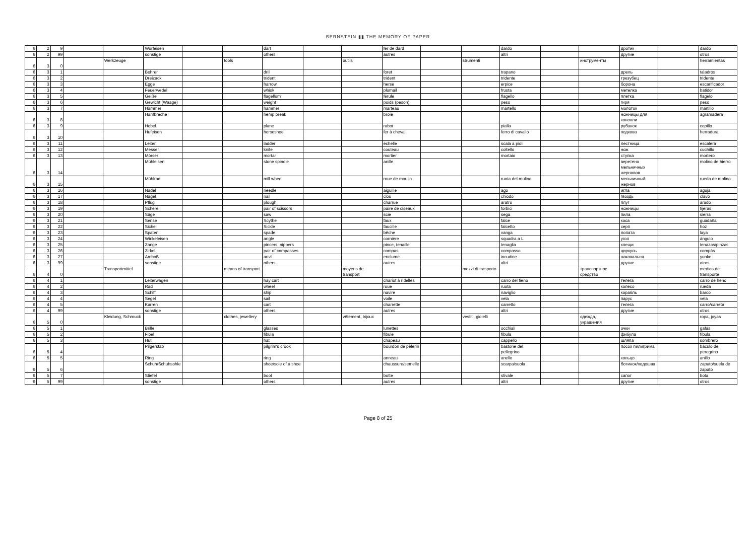BERNSTEIN ▮▮ THE MEMORY OF PAPER
| 6 | 2 | 9 | | | Wurfeisen | | | dart | | | fer de dard | | | dardo | | | дротик | | dardo |
| 6 | 2 | 99 | | | sonstige | | | others | | | autres | | | altri | | | другие | | otros |
| 6 | 3 | 0 | | Werkzeuge | | | tools | | | outils | | | strumenti | | | инструменты | | | herramientas |
| 6 | 3 | 1 | | | Bohrer | | | drill | | | foret | | | trapano | | | дрель | | taladros |
| 6 | 3 | 2 | | | Dreizack | | | trident | | | trident | | | tridente | | | трезубец | | tridente |
| 6 | 3 | 3 | | | Egge | | | harrow | | | herse | | | erpice | | | борона | | escarificador |
| 6 | 3 | 4 | | | Feuerwedel | | | whisk | | | plumail | | | frusta | | | метелка | | batidor |
| 6 | 3 | 5 | | | Geißel | | | flagellum | | | férule | | | flagello | | | плетка | | flagelo |
| 6 | 3 | 6 | | | Gewicht (Waage) | | | weight | | | poids (peson) | | | peso | | | гиря | | peso |
| 6 | 3 | 7 | | | Hammer | | | hammer | | | marteau | | | martello | | | молоток | | martillo |
| 6 | 3 | 8 | | | Hanfbreche | | | hemp break | | | broie | | | | | | ножницы для конопли | | agramadera |
| 6 | 3 | 9 | | | Hobel | | | plane | | | rabot | | | pialla | | | рубанок | | cepillo |
| 6 | 3 | 10 | | | Hufeisen | | | horseshoe | | | fer à cheval | | | ferro di cavallo | | | подкова | | herradura |
| 6 | 3 | 11 | | | Leiter | | | ladder | | | échelle | | | scala a pioli | | | лестница | | escalera |
| 6 | 3 | 12 | | | Messer | | | knife | | | couteau | | | coltello | | | нож | | cuchillo |
| 6 | 3 | 13 | | | Mörser | | | mortar | | | mortier | | | mortaio | | | ступка | | mortero |
| 6 | 3 | 14 | | | Mühleisen | | | stone spindle | | | anille | | | | | | веретено мельничных жерновов | | molino de hierro |
| 6 | 3 | 15 | | | Mühlrad | | | mill wheel | | | roue de moulin | | | ruota del mulino | | | мельничный жернов | | rueda de molino |
| 6 | 3 | 16 | | | Nadel | | | needle | | | aiguille | | | ago | | | игла | | aguja |
| 6 | 3 | 17 | | | Nagel | | | nail | | | clou | | | chiodo | | | гвоздь | | clavo |
| 6 | 3 | 18 | | | Pflug | | | plough | | | charrue | | | aratro | | | плуг | | arado |
| 6 | 3 | 19 | | | Schere | | | pair of scissors | | | paire de ciseaux | | | forbici | | | ножницы | | tijeras |
| 6 | 3 | 20 | | | Säge | | | saw | | | scie | | | sega | | | пила | | sierra |
| 6 | 3 | 21 | | | Sense | | | Scythe | | | faux | | | falce | | | коса | | guadaña |
| 6 | 3 | 22 | | | Sichel | | | Sickle | | | faucille | | | falcetto | | | серп | | hoz |
| 6 | 3 | 23 | | | Spaten | | | spade | | | bêche | | | vanga | | | лопата | | laya |
| 6 | 3 | 24 | | | Winkeleisen | | | angle | | | cornière | | | squadra a L | | | угол | | ángulo |
| 6 | 3 | 25 | | | Zange | | | pincers, nippers | | | pince, tenaille | | | tenaglia | | | клещи | | tenazas/pinzas |
| 6 | 3 | 26 | | | Zirkel | | | pair of compasses | | | compas | | | compasso | | | циркуль | | compás |
| 6 | 3 | 27 | | | Amboß | | | anvil | | | enclume | | | incudine | | | наковальня | | yunke |
| 6 | 3 | 99 | | | sonstige | | | others | | | autres | | | altri | | | другие | | otros |
| 6 | 4 | 0 | | Transportmittel | | | means of transport | | | moyens de transport | | | mezzi di trasporto | | | транспортное средство | | | medios de transporte |
| 6 | 4 | 1 | | | Leiterwagen | | | hay cart | | | chariot à ridelles | | | carro del fieno | | | телега | | carro de heno |
| 6 | 4 | 2 | | | Rad | | | wheel | | | roue | | | ruota | | | колесо | | rueda |
| 6 | 4 | 3 | | | Schiff | | | ship | | | navire | | | naviglio | | | корабль | | barco |
| 6 | 4 | 4 | | | Segel | | | sail | | | voile | | | vela | | | парус | | vela |
| 6 | 4 | 5 | | | Karren | | | cart | | | charrette | | | carretto | | | телега | | carro/carreta |
| 6 | 4 | 99 | | | sonstige | | | others | | | autres | | | altri | | | другие | | otros |
| 6 | 5 | 0 | | Kleidung, Schmuck | | | clothes, jewellery | | | vêtement, bijoux | | | vestiti, gioielli | | | одежда, украшения | | | ropa, joyas |
| 6 | 5 | 1 | | | Brille | | | glasses | | | lunettes | | | occhiali | | | очки | | gafas |
| 6 | 5 | 2 | | | Fibel | | | fibula | | | fibule | | | fibula | | | фибула | | fíbula |
| 6 | 5 | 3 | | | Hut | | | hat | | | chapeau | | | cappello | | | шляпа | | sombrero |
| 6 | 5 | 4 | | | Pilgerstab | | | pilgrim's crook | | | bourdon de pèlerin | | | bastone del pellegrino | | | посох пилигрима | | báculo de peregrino |
| 6 | 5 | 5 | | | Ring | | | ring | | | anneau | | | anello | | | кольцо | | anillo |
| 6 | 5 | 6 | | | Schuh/Schuhsohle | | | shoe/sole of a shoe | | | chaussure/semelle | | | scarpa/suola | | | ботинок/подошва | | zapato/suela de zapato |
| 6 | 5 | 7 | | | Stiefel | | | boot | | | botte | | | stivale | | | сапог | | bota |
| 6 | 5 | 99 | | | sonstige | | | others | | | autres | | | altri | | | другие | | otros |
Page 8 of 25